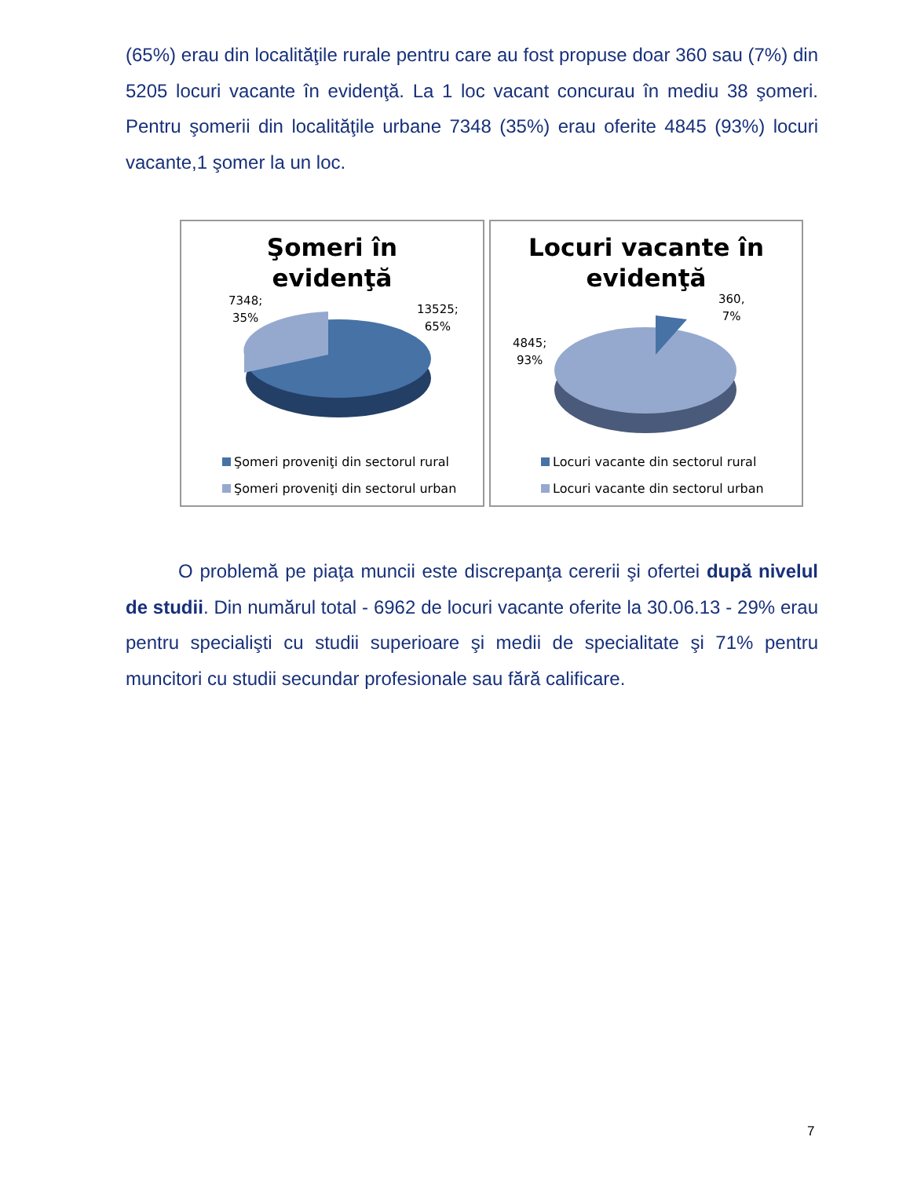(65%) erau din localităţile rurale pentru care au fost propuse doar 360 sau (7%) din 5205 locuri vacante în evidenţă. La 1 loc vacant concurau în mediu 38 şomeri. Pentru şomerii din localităţile urbane 7348 (35%) erau oferite 4845 (93%) locuri vacante,1 şomer la un loc.
Şomeri în
evidenţă
7348;
35%
13525;
65%
Şomeri proveniţi din sectorul rural
Şomeri proveniţi din sectorul urban
Locuri vacante în
evidenţă
4845;
93%
360,
7%
Locuri vacante din sectorul rural
Locuri vacante din sectorul urban
O problemă pe piaţa muncii este discrepanţa cererii şi ofertei după nivelul de studii. Din numărul total - 6962 de locuri vacante oferite la 30.06.13 - 29% erau pentru specialişti cu studii superioare şi medii de specialitate şi 71% pentru muncitori cu studii secundar profesionale sau fără calificare.
7